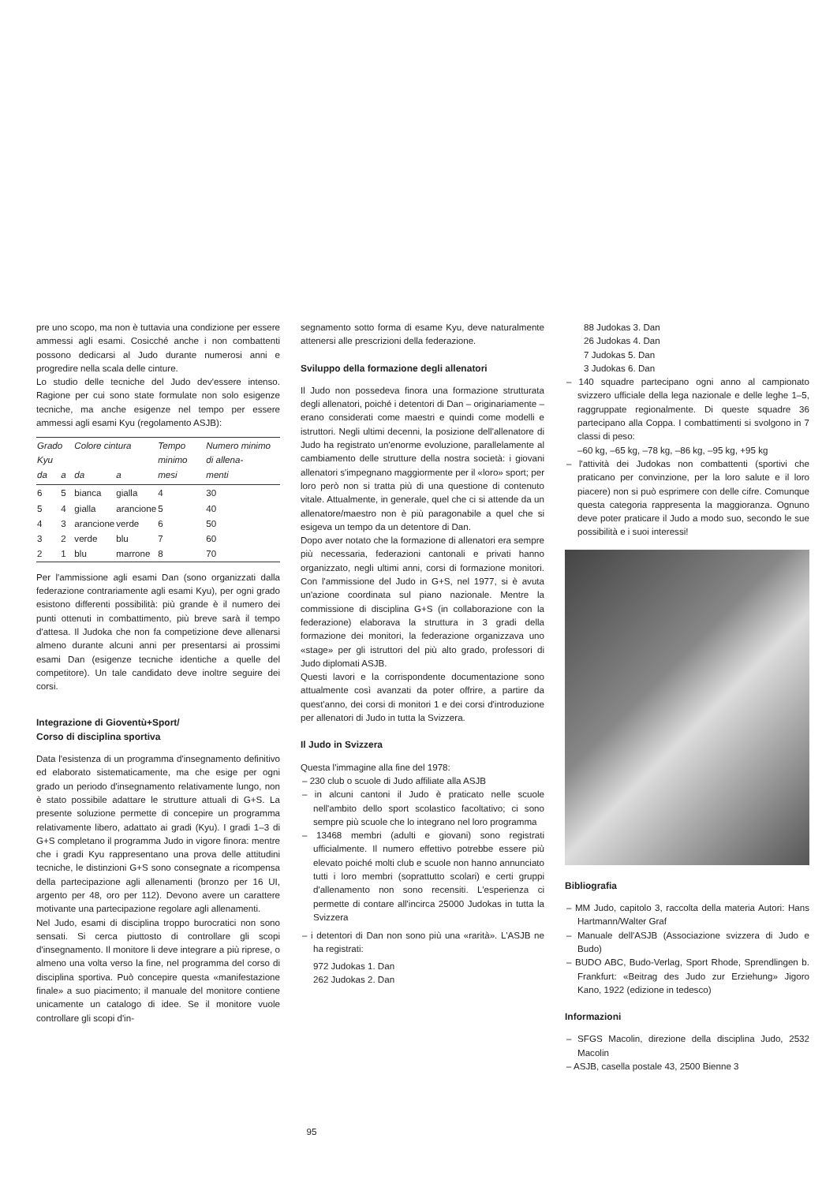pre uno scopo, ma non è tuttavia una condizione per essere ammessi agli esami. Cosicché anche i non combattenti possono dedicarsi al Judo durante numerosi anni e progredire nella scala delle cinture.
Lo studio delle tecniche del Judo dev'essere intenso. Ragione per cui sono state formulate non solo esigenze tecniche, ma anche esigenze nel tempo per essere ammessi agli esami Kyu (regolamento ASJB):
| Grado Kyu | | Colore cintura | | Tempo minimo | Numero minimo di allena- |
| --- | --- | --- | --- | --- | --- |
| da | a | da | a | mesi | menti |
| 6 | 5 | bianca | gialla | 4 | 30 |
| 5 | 4 | gialla | arancione | 5 | 40 |
| 4 | 3 | arancione | verde | 6 | 50 |
| 3 | 2 | verde | blu | 7 | 60 |
| 2 | 1 | blu | marrone | 8 | 70 |
Per l'ammissione agli esami Dan (sono organizzati dalla federazione contrariamente agli esami Kyu), per ogni grado esistono differenti possibilità: più grande è il numero dei punti ottenuti in combattimento, più breve sarà il tempo d'attesa. Il Judoka che non fa competizione deve allenarsi almeno durante alcuni anni per presentarsi ai prossimi esami Dan (esigenze tecniche identiche a quelle del competitore). Un tale candidato deve inoltre seguire dei corsi.
Integrazione di Gioventù+Sport/
Corso di disciplina sportiva
Data l'esistenza di un programma d'insegnamento definitivo ed elaborato sistematicamente, ma che esige per ogni grado un periodo d'insegnamento relativamente lungo, non è stato possibile adattare le strutture attuali di G+S. La presente soluzione permette di concepire un programma relativamente libero, adattato ai gradi (Kyu). I gradi 1–3 di G+S completano il programma Judo in vigore finora: mentre che i gradi Kyu rappresentano una prova delle attitudini tecniche, le distinzioni G+S sono consegnate a ricompensa della partecipazione agli allenamenti (bronzo per 16 UI, argento per 48, oro per 112). Devono avere un carattere motivante una partecipazione regolare agli allenamenti.
Nel Judo, esami di disciplina troppo burocratici non sono sensati. Si cerca piuttosto di controllare gli scopi d'insegnamento. Il monitore li deve integrare a più riprese, o almeno una volta verso la fine, nel programma del corso di disciplina sportiva. Può concepire questa «manifestazione finale» a suo piacimento; il manuale del monitore contiene unicamente un catalogo di idee. Se il monitore vuole controllare gli scopi d'in-
segnamento sotto forma di esame Kyu, deve naturalmente attenersi alle prescrizioni della federazione.
Sviluppo della formazione degli allenatori
Il Judo non possedeva finora una formazione strutturata degli allenatori, poiché i detentori di Dan – originariamente – erano considerati come maestri e quindi come modelli e istruttori. Negli ultimi decenni, la posizione dell'allenatore di Judo ha registrato un'enorme evoluzione, parallelamente al cambiamento delle strutture della nostra società: i giovani allenatori s'impegnano maggiormente per il «loro» sport; per loro però non si tratta più di una questione di contenuto vitale. Attualmente, in generale, quel che ci si attende da un allenatore/maestro non è più paragonabile a quel che si esigeva un tempo da un detentore di Dan.
Dopo aver notato che la formazione di allenatori era sempre più necessaria, federazioni cantonali e privati hanno organizzato, negli ultimi anni, corsi di formazione monitori. Con l'ammissione del Judo in G+S, nel 1977, si è avuta un'azione coordinata sul piano nazionale. Mentre la commissione di disciplina G+S (in collaborazione con la federazione) elaborava la struttura in 3 gradi della formazione dei monitori, la federazione organizzava uno «stage» per gli istruttori del più alto grado, professori di Judo diplomati ASJB.
Questi lavori e la corrispondente documentazione sono attualmente così avanzati da poter offrire, a partire da quest'anno, dei corsi di monitori 1 e dei corsi d'introduzione per allenatori di Judo in tutta la Svizzera.
Il Judo in Svizzera
Questa l'immagine alla fine del 1978:
– 230 club o scuole di Judo affiliate alla ASJB
– in alcuni cantoni il Judo è praticato nelle scuole nell'ambito dello sport scolastico facoltativo; ci sono sempre più scuole che lo integrano nel loro programma
– 13468 membri (adulti e giovani) sono registrati ufficialmente. Il numero effettivo potrebbe essere più elevato poiché molti club e scuole non hanno annunciato tutti i loro membri (soprattutto scolari) e certi gruppi d'allenamento non sono recensiti. L'esperienza ci permette di contare all'incirca 25000 Judokas in tutta la Svizzera
– i detentori di Dan non sono più una «rarità». L'ASJB ne ha registrati:
972 Judokas 1. Dan
262 Judokas 2. Dan
88 Judokas 3. Dan
26 Judokas 4. Dan
7 Judokas 5. Dan
3 Judokas 6. Dan
– 140 squadre partecipano ogni anno al campionato svizzero ufficiale della lega nazionale e delle leghe 1–5, raggruppate regionalmente. Di queste squadre 36 partecipano alla Coppa. I combattimenti si svolgono in 7 classi di peso:
–60 kg, –65 kg, –78 kg, –86 kg, –95 kg, +95 kg
– l'attività dei Judokas non combattenti (sportivi che praticano per convinzione, per la loro salute e il loro piacere) non si può esprimere con delle cifre. Comunque questa categoria rappresenta la maggioranza. Ognuno deve poter praticare il Judo a modo suo, secondo le sue possibilità e i suoi interessi!
Bibliografia
– MM Judo, capitolo 3, raccolta della materia Autori: Hans Hartmann/Walter Graf
– Manuale dell'ASJB (Associazione svizzera di Judo e Budo)
– BUDO ABC, Budo-Verlag, Sport Rhode, Sprendlingen b. Frankfurt: «Beitrag des Judo zur Erziehung» Jigoro Kano, 1922 (edizione in tedesco)
Informazioni
– SFGS Macolin, direzione della disciplina Judo, 2532 Macolin
– ASJB, casella postale 43, 2500 Bienne 3
95